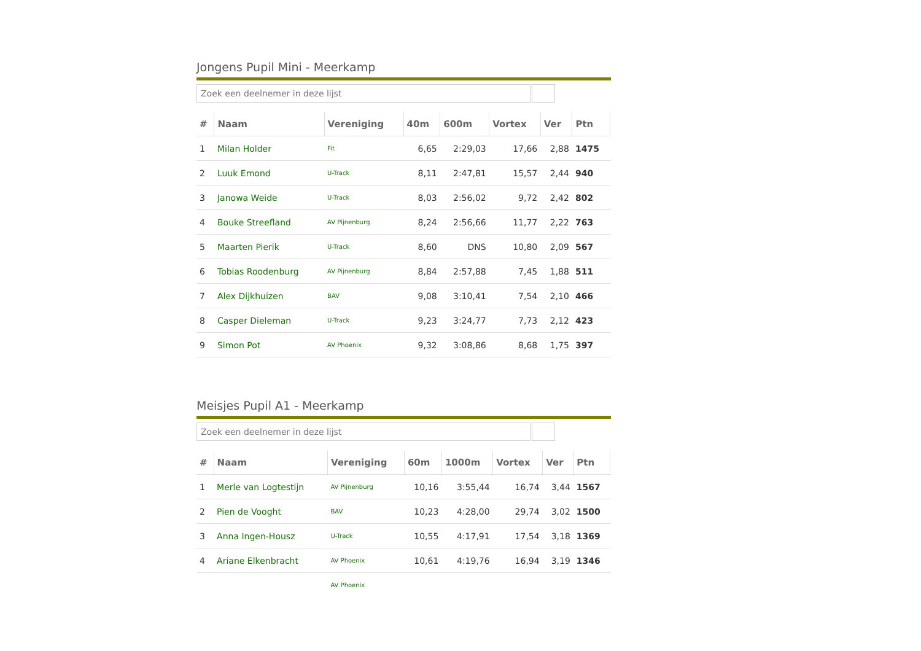Jongens Pupil Mini - Meerkamp
Zoek een deelnemer in deze lijst
| # | Naam | Vereniging | 40m | 600m | Vortex | Ver | Ptn |
| --- | --- | --- | --- | --- | --- | --- | --- |
| 1 | Milan Holder | Fit | 6,65 | 2:29,03 | 17,66 | 2,88 | 1475 |
| 2 | Luuk Emond | U-Track | 8,11 | 2:47,81 | 15,57 | 2,44 | 940 |
| 3 | Janowa Weide | U-Track | 8,03 | 2:56,02 | 9,72 | 2,42 | 802 |
| 4 | Bouke Streefland | AV Pijnenburg | 8,24 | 2:56,66 | 11,77 | 2,22 | 763 |
| 5 | Maarten Pierik | U-Track | 8,60 | DNS | 10,80 | 2,09 | 567 |
| 6 | Tobias Roodenburg | AV Pijnenburg | 8,84 | 2:57,88 | 7,45 | 1,88 | 511 |
| 7 | Alex Dijkhuizen | BAV | 9,08 | 3:10,41 | 7,54 | 2,10 | 466 |
| 8 | Casper Dieleman | U-Track | 9,23 | 3:24,77 | 7,73 | 2,12 | 423 |
| 9 | Simon Pot | AV Phoenix | 9,32 | 3:08,86 | 8,68 | 1,75 | 397 |
Meisjes Pupil A1 - Meerkamp
Zoek een deelnemer in deze lijst
| # | Naam | Vereniging | 60m | 1000m | Vortex | Ver | Ptn |
| --- | --- | --- | --- | --- | --- | --- | --- |
| 1 | Merle van Logtestijn | AV Pijnenburg | 10,16 | 3:55,44 | 16,74 | 3,44 | 1567 |
| 2 | Pien de Vooght | BAV | 10,23 | 4:28,00 | 29,74 | 3,02 | 1500 |
| 3 | Anna Ingen-Housz | U-Track | 10,55 | 4:17,91 | 17,54 | 3,18 | 1369 |
| 4 | Ariane Elkenbracht | AV Phoenix | 10,61 | 4:19,76 | 16,94 | 3,19 | 1346 |
| | | AV Phoenix | | | | | |